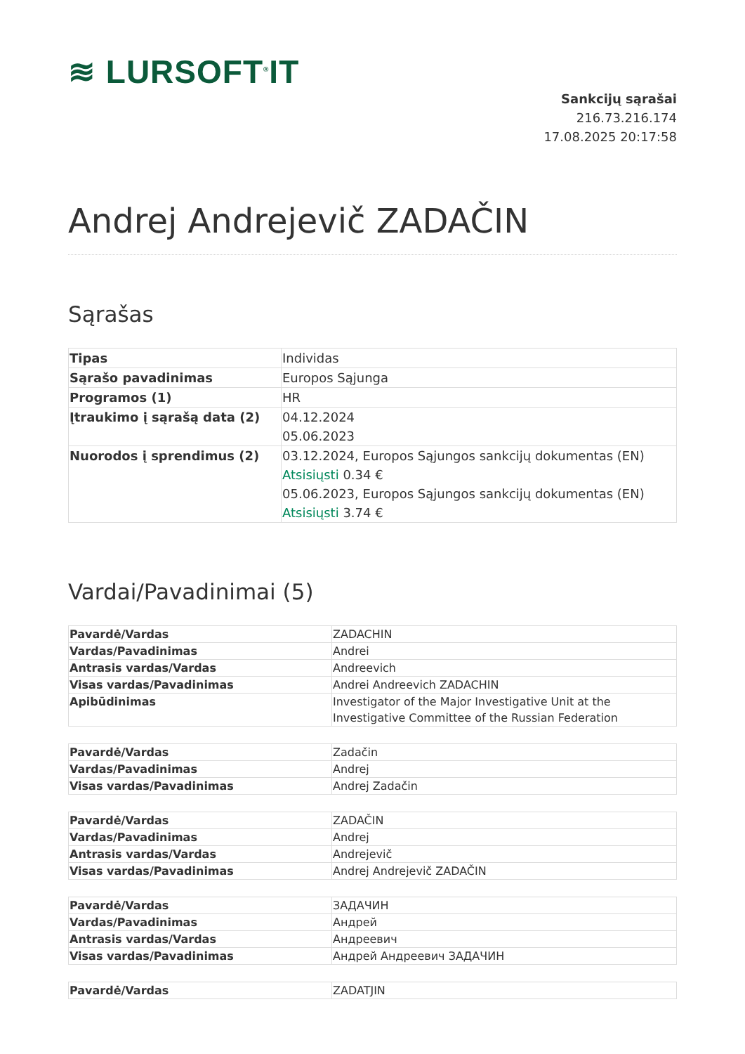≋ LURSOFT<sup>®</sup>IT
Sankcijų sąrašai
216.73.216.174
17.08.2025 20:17:58
Andrej Andrejevič ZADAČIN
Sąrašas
| Tipas | Individas |
| Sąrašo pavadinimas | Europos Sąjunga |
| Programos (1) | HR |
| Įtraukimo į sąrašą data (2) | 04.12.2024 05.06.2023 |
| Nuorodos į sprendimus (2) | 03.12.2024, Europos Sąjungos sankcijų dokumentas (EN) Atsisiųsti 0.34 € 05.06.2023, Europos Sąjungos sankcijų dokumentas (EN) Atsisiųsti 3.74 € |
Vardai/Pavadinimai (5)
| Pavardė/Vardas | ZADACHIN |
| Vardas/Pavadinimas | Andrei |
| Antrasis vardas/Vardas | Andreevich |
| Visas vardas/Pavadinimas | Andrei Andreevich ZADACHIN |
| Apibūdinimas | Investigator of the Major Investigative Unit at the Investigative Committee of the Russian Federation |
| Pavardė/Vardas | Zadačin |
| Vardas/Pavadinimas | Andrej |
| Visas vardas/Pavadinimas | Andrej Zadačin |
| Pavardė/Vardas | ZADAČIN |
| Vardas/Pavadinimas | Andrej |
| Antrasis vardas/Vardas | Andrejevič |
| Visas vardas/Pavadinimas | Andrej Andrejevič ZADAČIN |
| Pavardė/Vardas | ЗАДАЧИН |
| Vardas/Pavadinimas | Андрей |
| Antrasis vardas/Vardas | Андреевич |
| Visas vardas/Pavadinimas | Андрей Андреевич ЗАДАЧИН |
| Pavardė/Vardas | ZADATJIN |